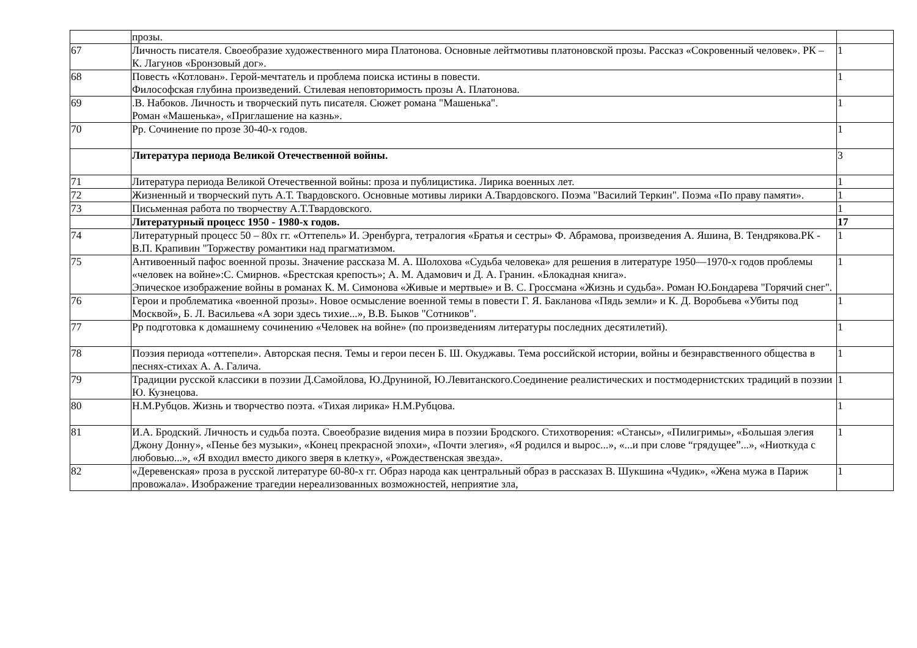| | прозы. | |
| 67 | Личность писателя. Своеобразие художественного мира Платонова. Основные лейтмотивы платоновской прозы. Рассказ «Сокровенный человек». РК – К. Лагунов «Бронзовый дог». | 1 |
| 68 | Повесть «Котлован». Герой-мечтатель и проблема поиска истины в повести. Философская глубина произведений. Стилевая неповторимость прозы А. Платонова. | 1 |
| 69 | .В. Набоков. Личность и творческий путь писателя. Сюжет романа "Машенька". Роман «Машенька», «Приглашение на казнь». | 1 |
| 70 | Рр. Сочинение по прозе 30-40-х годов. | 1 |
| | Литература периода Великой Отечественной войны. | 3 |
| 71 | Литература периода Великой Отечественной войны: проза и публицистика. Лирика военных лет. | 1 |
| 72 | Жизненный и творческий путь А.Т. Твардовского. Основные мотивы лирики А.Твардовского. Поэма "Василий Теркин". Поэма «По праву памяти». | 1 |
| 73 | Письменная работа по творчеству А.Т.Твардовского. | 1 |
| | Литературный процесс 1950 - 1980-х годов. | 17 |
| 74 | Литературный процесс 50 – 80х гг. «Оттепель» И. Эренбурга, тетралогия «Братья и сестры» Ф. Абрамова, произведения А. Яшина, В. Тендрякова.РК - В.П. Крапивин "Торжеству романтики над прагматизмом. | 1 |
| 75 | Антивоенный пафос военной прозы. Значение рассказа М. А. Шолохова «Судьба человека» для решения в литературе 1950—1970-х годов проблемы «человек на войне»:С. Смирнов. «Брестская крепость»; А. М. Адамович и Д. А. Гранин. «Блокадная книга». Эпическое изображение войны в романах К. М. Симонова «Живые и мертвые» и В. С. Гроссмана «Жизнь и судьба». Роман Ю.Бондарева "Горячий снег". | 1 |
| 76 | Герои и проблематика «военной прозы». Новое осмысление военной темы в повести Г. Я. Бакланова «Пядь земли» и К. Д. Воробьева «Убиты под Москвой», Б. Л. Васильева «А зори здесь тихие...», В.В. Быков "Сотников". | 1 |
| 77 | Рр подготовка к домашнему сочинению «Человек на войне» (по произведениям литературы последних десятилетий). | 1 |
| 78 | Поэзия периода «оттепели». Авторская песня. Темы и герои песен Б. Ш. Окуджавы. Тема российской истории, войны и безнравственного общества в песнях-стихах А. А. Галича. | 1 |
| 79 | Традиции русской классики в поэзии Д.Самойлова, Ю.Друниной, Ю.Левитанского.Соединение реалистических и постмодернистских традиций в поэзии Ю. Кузнецова. | 1 |
| 80 | Н.М.Рубцов. Жизнь и творчество поэта. «Тихая лирика» Н.М.Рубцова. | 1 |
| 81 | И.А. Бродский. Личность и судьба поэта. Своеобразие видения мира в поэзии Бродского. Стихотворения: «Стансы», «Пилигримы», «Большая элегия Джону Донну», «Пенье без музыки», «Конец прекрасной эпохи», «Почти элегия», «Я родился и вырос...», «...и при слове “грядущее”...», «Ниоткуда с любовью...», «Я входил вместо дикого зверя в клетку», «Рождественская звезда». | 1 |
| 82 | «Деревенская» проза в русской литературе 60-80-х гг. Образ народа как центральный образ в рассказах В. Шукшина «Чудик», «Жена мужа в Париж провожала». Изображение трагедии нереализованных возможностей, неприятие зла, | 1 |